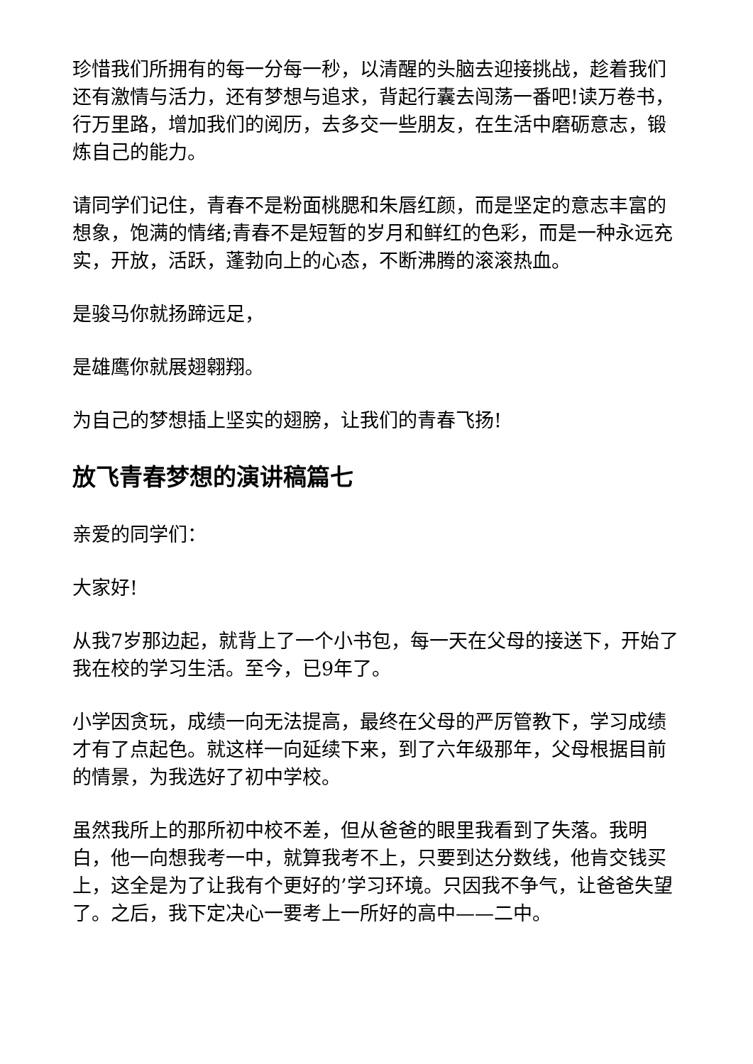珍惜我们所拥有的每一分每一秒，以清醒的头脑去迎接挑战，趁着我们还有激情与活力，还有梦想与追求，背起行囊去闯荡一番吧!读万卷书，行万里路，增加我们的阅历，去多交一些朋友，在生活中磨砺意志，锻炼自己的能力。
请同学们记住，青春不是粉面桃腮和朱唇红颜，而是坚定的意志丰富的想象，饱满的情绪;青春不是短暂的岁月和鲜红的色彩，而是一种永远充实，开放，活跃，蓬勃向上的心态，不断沸腾的滚滚热血。
是骏马你就扬蹄远足，
是雄鹰你就展翅翱翔。
为自己的梦想插上坚实的翅膀，让我们的青春飞扬!
放飞青春梦想的演讲稿篇七
亲爱的同学们：
大家好!
从我7岁那边起，就背上了一个小书包，每一天在父母的接送下，开始了我在校的学习生活。至今，已9年了。
小学因贪玩，成绩一向无法提高，最终在父母的严厉管教下，学习成绩才有了点起色。就这样一向延续下来，到了六年级那年，父母根据目前的情景，为我选好了初中学校。
虽然我所上的那所初中校不差，但从爸爸的眼里我看到了失落。我明白，他一向想我考一中，就算我考不上，只要到达分数线，他肯交钱买上，这全是为了让我有个更好的’学习环境。只因我不争气，让爸爸失望了。之后，我下定决心一要考上一所好的高中——二中。